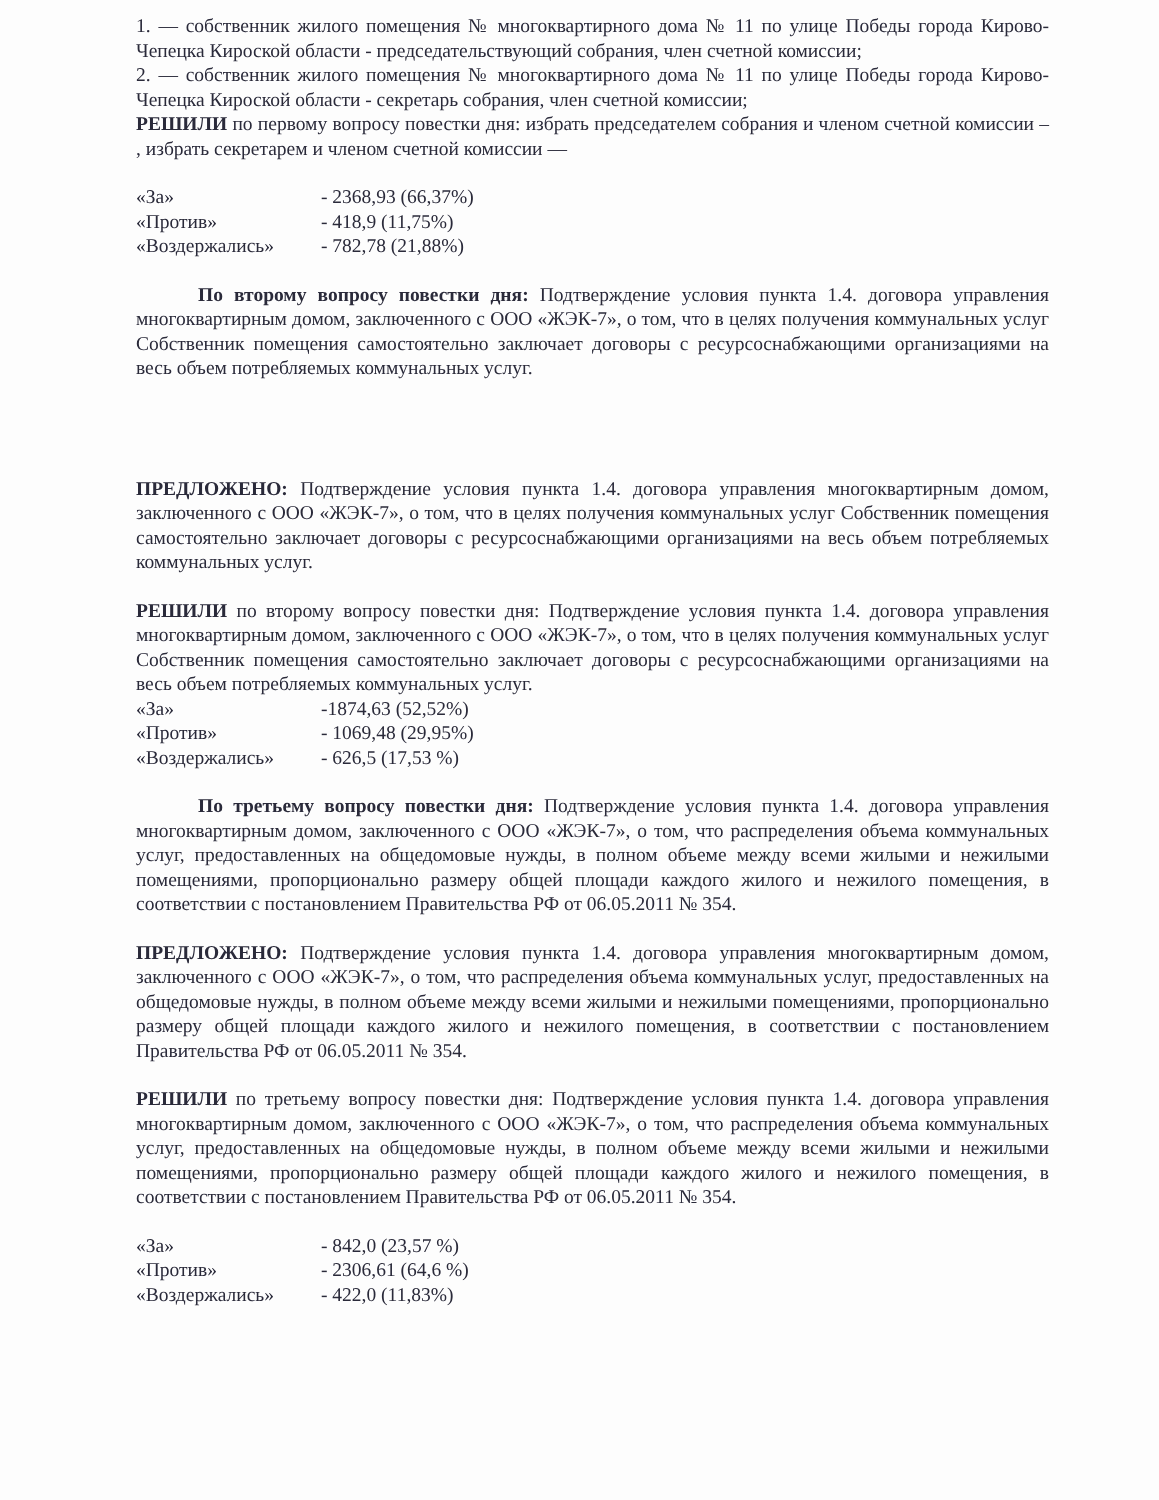1. — собственник жилого помещения № многоквартирного дома № 11 по улице Победы города Кирово-Чепецка Кироской области - председательствующий собрания, член счетной комиссии;
2. — собственник жилого помещения № многоквартирного дома № 11 по улице Победы города Кирово-Чепецка Кироской области - секретарь собрания, член счетной комиссии;
РЕШИЛИ по первому вопросу повестки дня: избрать председателем собрания и членом счетной комиссии – , избрать секретарем и членом счетной комиссии —
| «За» | - 2368,93 (66,37%) |
| «Против» | - 418,9 (11,75%) |
| «Воздержались» | - 782,78 (21,88%) |
По второму вопросу повестки дня: Подтверждение условия пункта 1.4. договора управления многоквартирным домом, заключенного с ООО «ЖЭК-7», о том, что в целях получения коммунальных услуг Собственник помещения самостоятельно заключает договоры с ресурсоснабжающими организациями на весь объем потребляемых коммунальных услуг.
ПРЕДЛОЖЕНО: Подтверждение условия пункта 1.4. договора управления многоквартирным домом, заключенного с ООО «ЖЭК-7», о том, что в целях получения коммунальных услуг Собственник помещения самостоятельно заключает договоры с ресурсоснабжающими организациями на весь объем потребляемых коммунальных услуг.
РЕШИЛИ по второму вопросу повестки дня: Подтверждение условия пункта 1.4. договора управления многоквартирным домом, заключенного с ООО «ЖЭК-7», о том, что в целях получения коммунальных услуг Собственник помещения самостоятельно заключает договоры с ресурсоснабжающими организациями на весь объем потребляемых коммунальных услуг.
| «За» | -1874,63 (52,52%) |
| «Против» | - 1069,48 (29,95%) |
| «Воздержались» | - 626,5 (17,53 %) |
По третьему вопросу повестки дня: Подтверждение условия пункта 1.4. договора управления многоквартирным домом, заключенного с ООО «ЖЭК-7», о том, что распределения объема коммунальных услуг, предоставленных на общедомовые нужды, в полном объеме между всеми жилыми и нежилыми помещениями, пропорционально размеру общей площади каждого жилого и нежилого помещения, в соответствии с постановлением Правительства РФ от 06.05.2011 № 354.
ПРЕДЛОЖЕНО: Подтверждение условия пункта 1.4. договора управления многоквартирным домом, заключенного с ООО «ЖЭК-7», о том, что распределения объема коммунальных услуг, предоставленных на общедомовые нужды, в полном объеме между всеми жилыми и нежилыми помещениями, пропорционально размеру общей площади каждого жилого и нежилого помещения, в соответствии с постановлением Правительства РФ от 06.05.2011 № 354.
РЕШИЛИ по третьему вопросу повестки дня: Подтверждение условия пункта 1.4. договора управления многоквартирным домом, заключенного с ООО «ЖЭК-7», о том, что распределения объема коммунальных услуг, предоставленных на общедомовые нужды, в полном объеме между всеми жилыми и нежилыми помещениями, пропорционально размеру общей площади каждого жилого и нежилого помещения, в соответствии с постановлением Правительства РФ от 06.05.2011 № 354.
| «За» | - 842,0 (23,57 %) |
| «Против» | - 2306,61 (64,6 %) |
| «Воздержались» | - 422,0 (11,83%) |